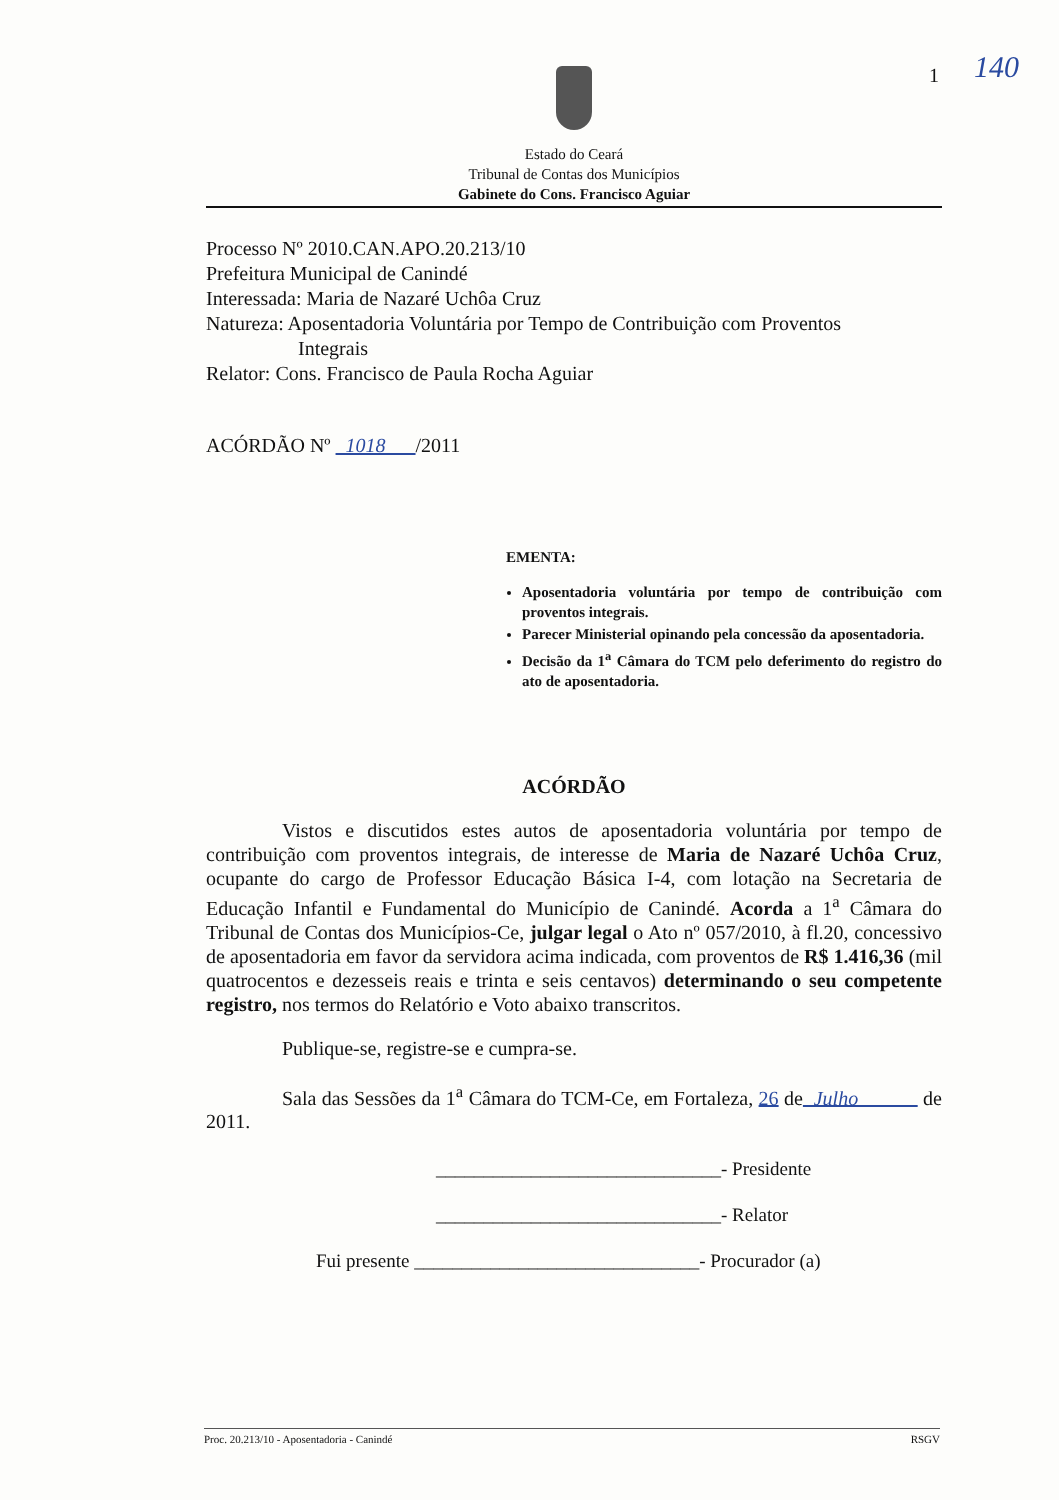1 140
Estado do Ceará
Tribunal de Contas dos Municípios
Gabinete do Cons. Francisco Aguiar
Processo Nº 2010.CAN.APO.20.213/10
Prefeitura Municipal de Canindé
Interessada: Maria de Nazaré Uchôa Cruz
Natureza: Aposentadoria Voluntária por Tempo de Contribuição com Proventos
Integrais
Relator: Cons. Francisco de Paula Rocha Aguiar
ACÓRDÃO Nº 1018 /2011
EMENTA:
Aposentadoria voluntária por tempo de contribuição com proventos integrais.
Parecer Ministerial opinando pela concessão da aposentadoria.
Decisão da 1<sup>a</sup> Câmara do TCM pelo deferimento do registro do ato de aposentadoria.
ACÓRDÃO
Vistos e discutidos estes autos de aposentadoria voluntária por tempo de contribuição com proventos integrais, de interesse de Maria de Nazaré Uchôa Cruz, ocupante do cargo de Professor Educação Básica I-4, com lotação na Secretaria de Educação Infantil e Fundamental do Município de Canindé. Acorda a 1<sup>a</sup> Câmara do Tribunal de Contas dos Municípios-Ce, julgar legal o Ato nº 057/2010, à fl.20, concessivo de aposentadoria em favor da servidora acima indicada, com proventos de R$ 1.416,36 (mil quatrocentos e dezesseis reais e trinta e seis centavos) determinando o seu competente registro, nos termos do Relatório e Voto abaixo transcritos.
Publique-se, registre-se e cumpra-se.
Sala das Sessões da 1<sup>a</sup> Câmara do TCM-Ce, em Fortaleza, 26 de Julho de 2011.
______________________________- Presidente
______________________________- Relator
Fui presente ______________________________- Procurador (a)
Proc. 20.213/10 - Aposentadoria - Canindé RSGV